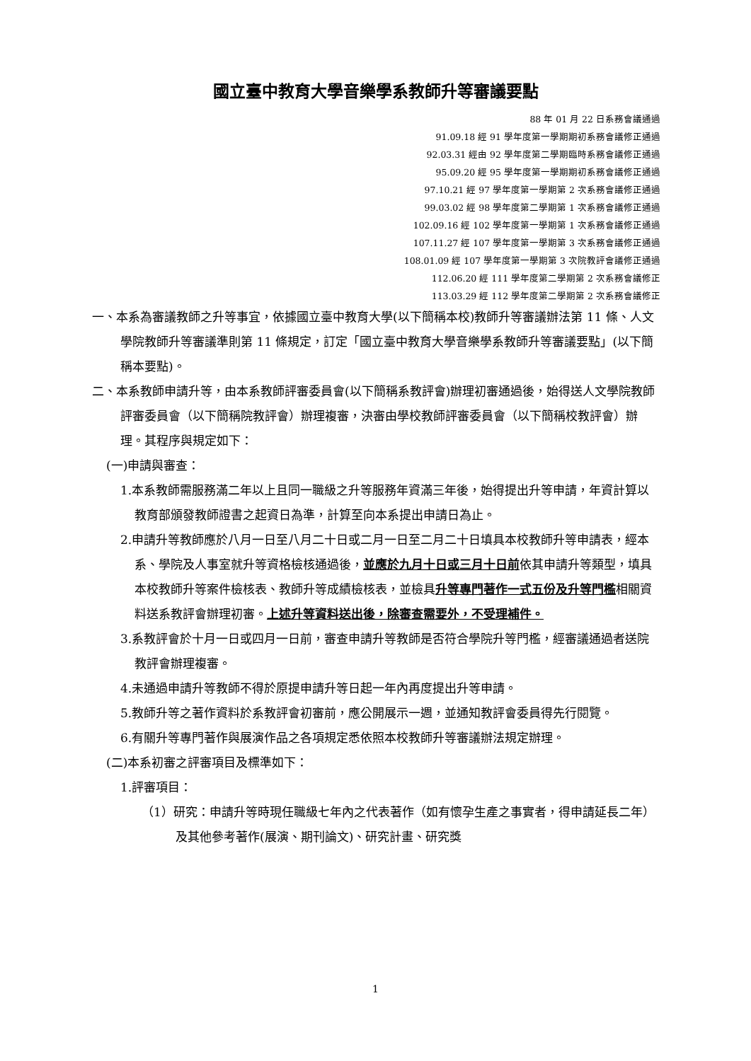國立臺中教育大學音樂學系教師升等審議要點
88 年 01 月 22 日系務會議通過
91.09.18 經 91 學年度第一學期期初系務會議修正通過
92.03.31 經由 92 學年度第二學期臨時系務會議修正通過
95.09.20 經 95 學年度第一學期期初系務會議修正通過
97.10.21 經 97 學年度第一學期第 2 次系務會議修正通過
99.03.02 經 98 學年度第二學期第 1 次系務會議修正通過
102.09.16 經 102 學年度第一學期第 1 次系務會議修正通過
107.11.27 經 107 學年度第一學期第 3 次系務會議修正通過
108.01.09 經 107 學年度第一學期第 3 次院教評會議修正通過
112.06.20 經 111 學年度第二學期第 2 次系務會議修正
113.03.29 經 112 學年度第二學期第 2 次系務會議修正
一、本系為審議教師之升等事宜，依據國立臺中教育大學(以下簡稱本校)教師升等審議辦法第 11 條、人文學院教師升等審議準則第 11 條規定，訂定「國立臺中教育大學音樂學系教師升等審議要點」(以下簡稱本要點)。
二、本系教師申請升等，由本系教師評審委員會(以下簡稱系教評會)辦理初審通過後，始得送人文學院教師評審委員會（以下簡稱院教評會）辦理複審，決審由學校教師評審委員會（以下簡稱校教評會）辦理。其程序與規定如下：
(一)申請與審查：
1.本系教師需服務滿二年以上且同一職級之升等服務年資滿三年後，始得提出升等申請，年資計算以教育部頒發教師證書之起資日為準，計算至向本系提出申請日為止。
2.申請升等教師應於八月一日至八月二十日或二月一日至二月二十日填具本校教師升等申請表，經本系、學院及人事室就升等資格檢核通過後，並應於九月十日或三月十日前依其申請升等類型，填具本校教師升等案件檢核表、教師升等成績檢核表，並檢具升等專門著作一式五份及升等門檻相關資料送系教評會辦理初審。上述升等資料送出後，除審查需要外，不受理補件。
3.系教評會於十月一日或四月一日前，審查申請升等教師是否符合學院升等門檻，經審議通過者送院教評會辦理複審。
4.未通過申請升等教師不得於原提申請升等日起一年內再度提出升等申請。
5.教師升等之著作資料於系教評會初審前，應公開展示一週，並通知教評會委員得先行閱覽。
6.有關升等專門著作與展演作品之各項規定悉依照本校教師升等審議辦法規定辦理。
(二)本系初審之評審項目及標準如下：
1.評審項目：
（1）研究：申請升等時現任職級七年內之代表著作（如有懷孕生產之事實者，得申請延長二年）及其他參考著作(展演、期刊論文)、研究計畫、研究獎
1